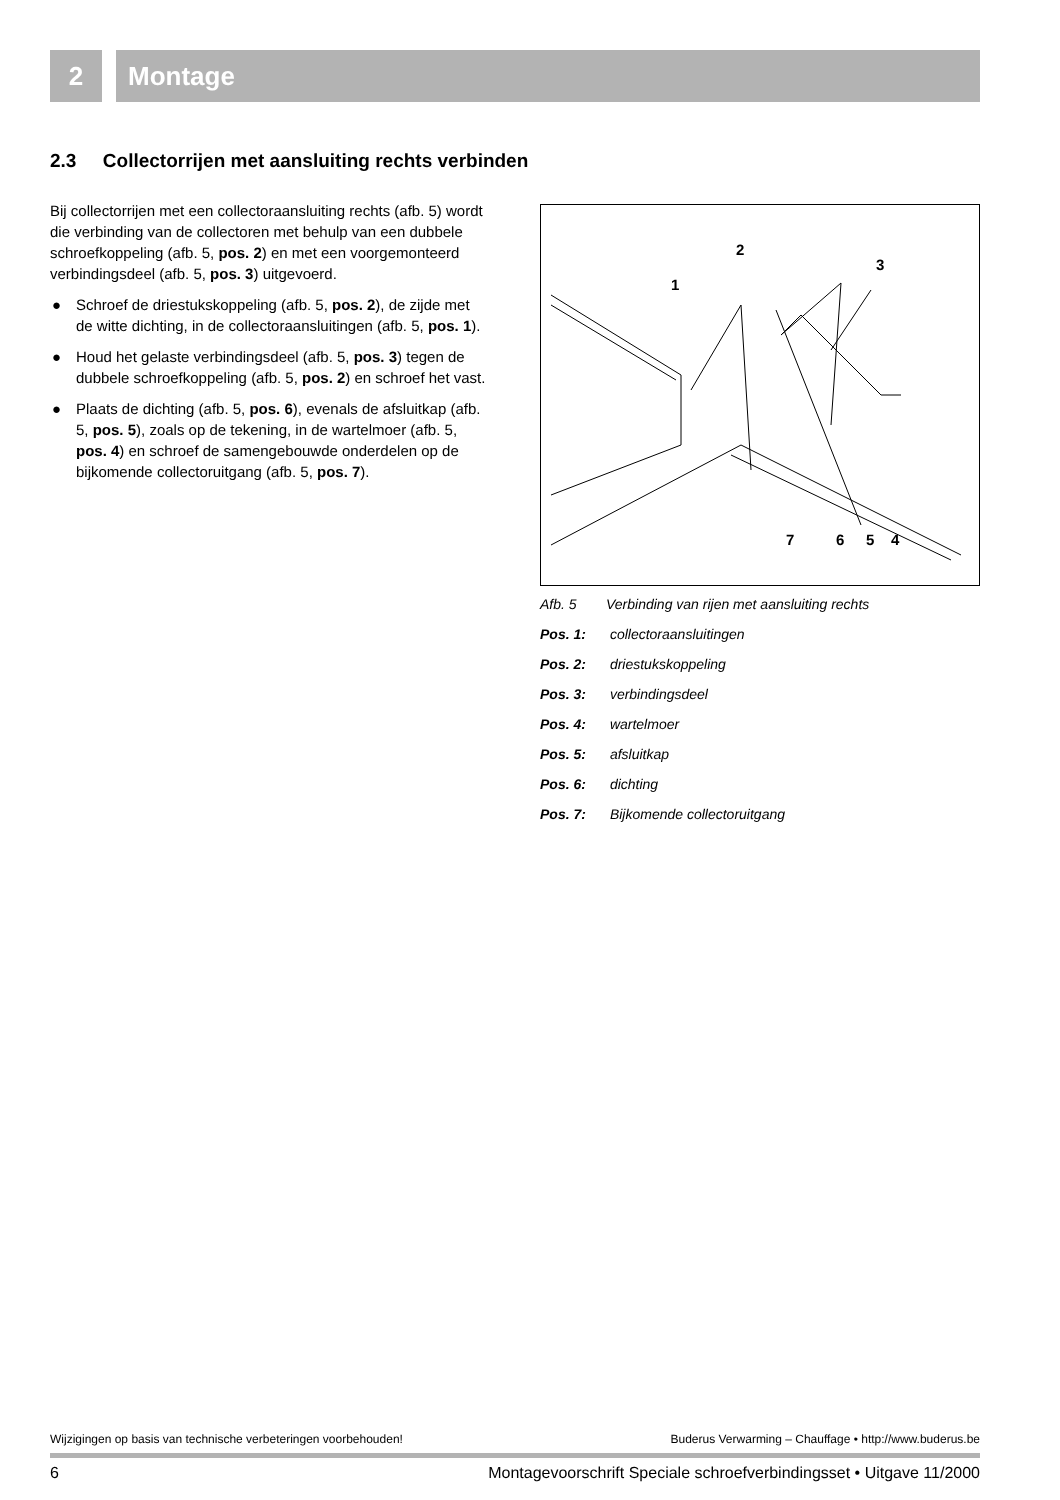2 Montage
2.3 Collectorrijen met aansluiting rechts verbinden
Bij collectorrijen met een collectoraansluiting rechts (afb. 5) wordt die verbinding van de collectoren met behulp van een dubbele schroefkoppeling (afb. 5, pos. 2) en met een voorgemonteerd verbindingsdeel (afb. 5, pos. 3) uitgevoerd.
● Schroef de driestukskoppeling (afb. 5, pos. 2), de zijde met de witte dichting, in de collectoraansluitingen (afb. 5, pos. 1).
● Houd het gelaste verbindingsdeel (afb. 5, pos. 3) tegen de dubbele schroefkoppeling (afb. 5, pos. 2) en schroef het vast.
● Plaats de dichting (afb. 5, pos. 6), evenals de afsluitkap (afb. 5, pos. 5), zoals op de tekening, in de wartelmoer (afb. 5, pos. 4) en schroef de samengebouwde onderdelen op de bijkomende collectoruitgang (afb. 5, pos. 7).
1
2
3
7
6
5
4
Afb. 5 Verbinding van rijen met aansluiting rechts
Pos. 1: collectoraansluitingen
Pos. 2: driestukskoppeling
Pos. 3: verbindingsdeel
Pos. 4: wartelmoer
Pos. 5: afsluitkap
Pos. 6: dichting
Pos. 7: Bijkomende collectoruitgang
Wijzigingen op basis van technische verbeteringen voorbehouden! Buderus Verwarming – Chauffage • http://www.buderus.be
6 Montagevoorschrift Speciale schroefverbindingsset • Uitgave 11/2000